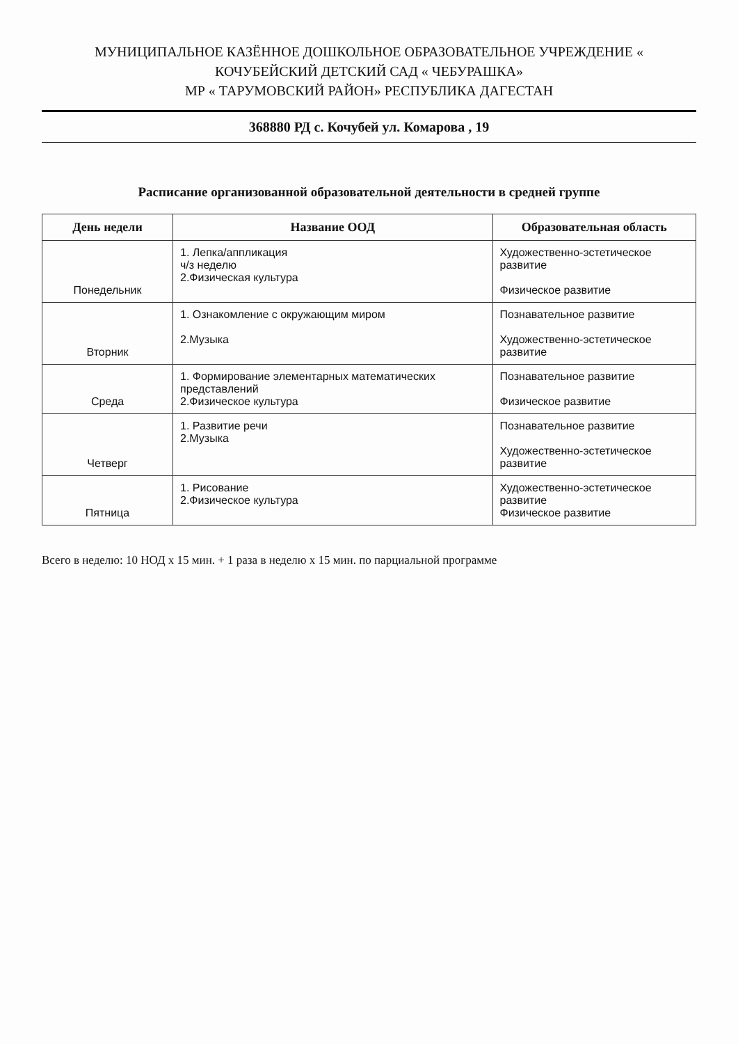МУНИЦИПАЛЬНОЕ КАЗЁННОЕ ДОШКОЛЬНОЕ ОБРАЗОВАТЕЛЬНОЕ УЧРЕЖДЕНИЕ « КОЧУБЕЙСКИЙ ДЕТСКИЙ САД « ЧЕБУРАШКА»
МР « ТАРУМОВСКИЙ РАЙОН» РЕСПУБЛИКА ДАГЕСТАН
368880 РД с. Кочубей ул. Комарова , 19
Расписание организованной образовательной деятельности в средней группе
| День недели | Название ООД | Образовательная область |
| --- | --- | --- |
| Понедельник | 1. Лепка/аппликация ч/з неделю 2.Физическая культура | Художественно-эстетическое развитие Физическое развитие |
| Вторник | 1. Ознакомление с окружающим миром 2.Музыка | Познавательное развитие Художественно-эстетическое развитие |
| Среда | 1. Формирование элементарных математических представлений 2.Физическое культура | Познавательное развитие Физическое развитие |
| Четверг | 1. Развитие речи 2.Музыка | Познавательное развитие Художественно-эстетическое развитие |
| Пятница | 1. Рисование 2.Физическое культура | Художественно-эстетическое развитие Физическое развитие |
Всего в неделю: 10 НОД х 15 мин. + 1 раза в неделю х 15 мин. по парциальной программе